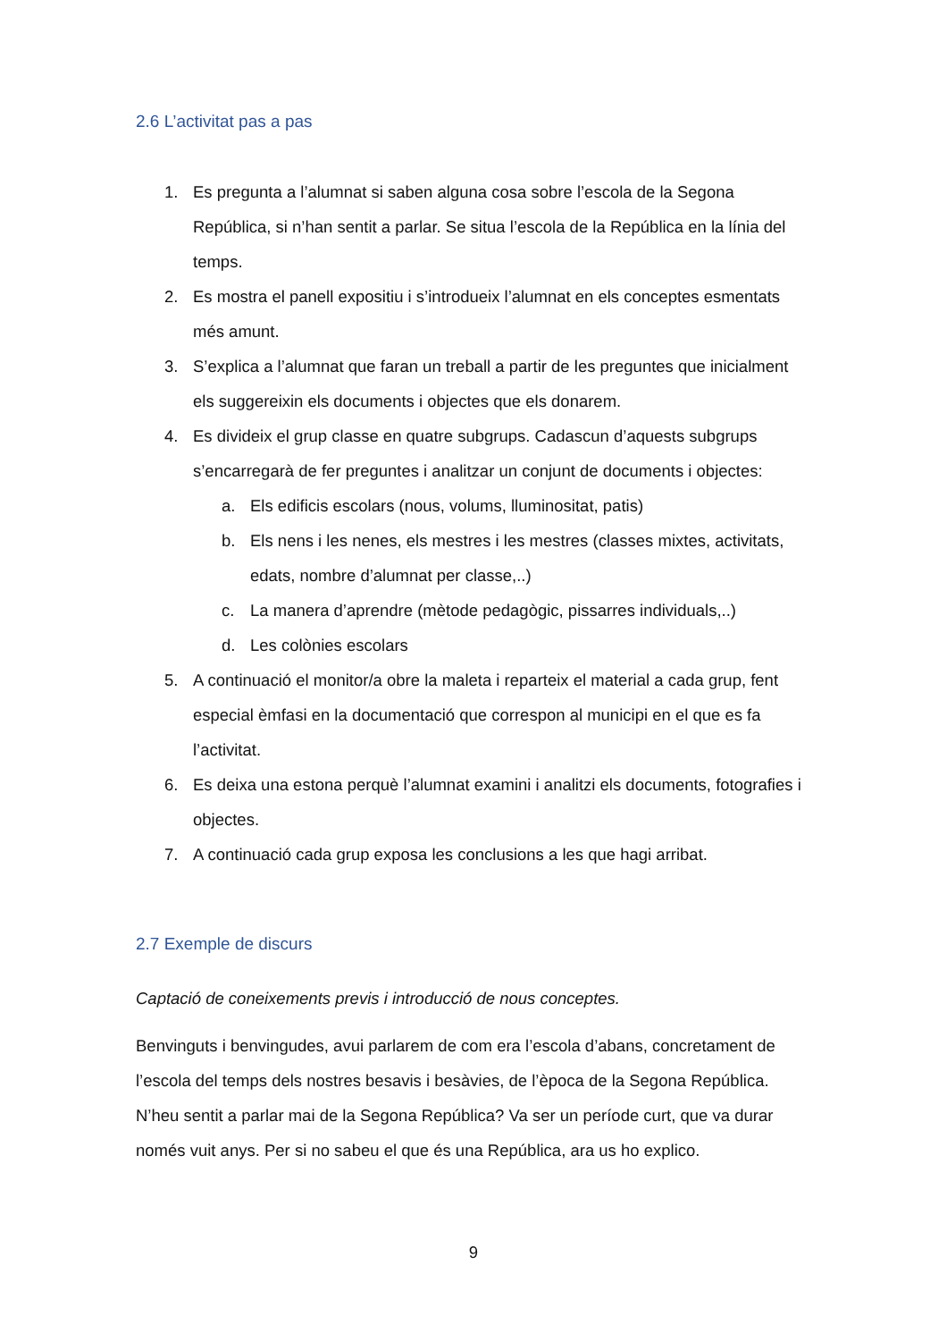2.6 L’activitat pas a pas
1. Es pregunta a l’alumnat si saben alguna cosa sobre l’escola de la Segona República, si n’han sentit a parlar. Se situa l’escola de la República en la línia del temps.
2. Es mostra el panell expositiu i s’introdueix l’alumnat en els conceptes esmentats més amunt.
3. S’explica a l’alumnat que faran un treball a partir de les preguntes que inicialment els suggereixin els documents i objectes que els donarem.
4. Es divideix el grup classe en quatre subgrups. Cadascun d’aquests subgrups s’encarregarà de fer preguntes i analitzar un conjunt de documents i objectes:
a. Els edificis escolars (nous, volums, lluminositat, patis)
b. Els nens i les nenes, els mestres i les mestres (classes mixtes, activitats, edats, nombre d’alumnat per classe,..)
c. La manera d’aprendre (mètode pedagògic, pissarres individuals,..)
d. Les colònies escolars
5. A continuació el monitor/a obre la maleta i reparteix el material a cada grup, fent especial èmfasi en la documentació que correspon al municipi en el que es fa l’activitat.
6. Es deixa una estona perquè l’alumnat examini i analitzi els documents, fotografies i objectes.
7. A continuació cada grup exposa les conclusions a les que hagi arribat.
2.7 Exemple de discurs
Captació de coneixements previs i introducció de nous conceptes.
Benvinguts i benvingudes, avui parlarem de com era l’escola d’abans, concretament de l’escola del temps dels nostres besavis i besàvies, de l’època de la Segona República. N’heu sentit a parlar mai de la Segona República? Va ser un període curt, que va durar només vuit anys. Per si no sabeu el que és una República, ara us ho explico.
9